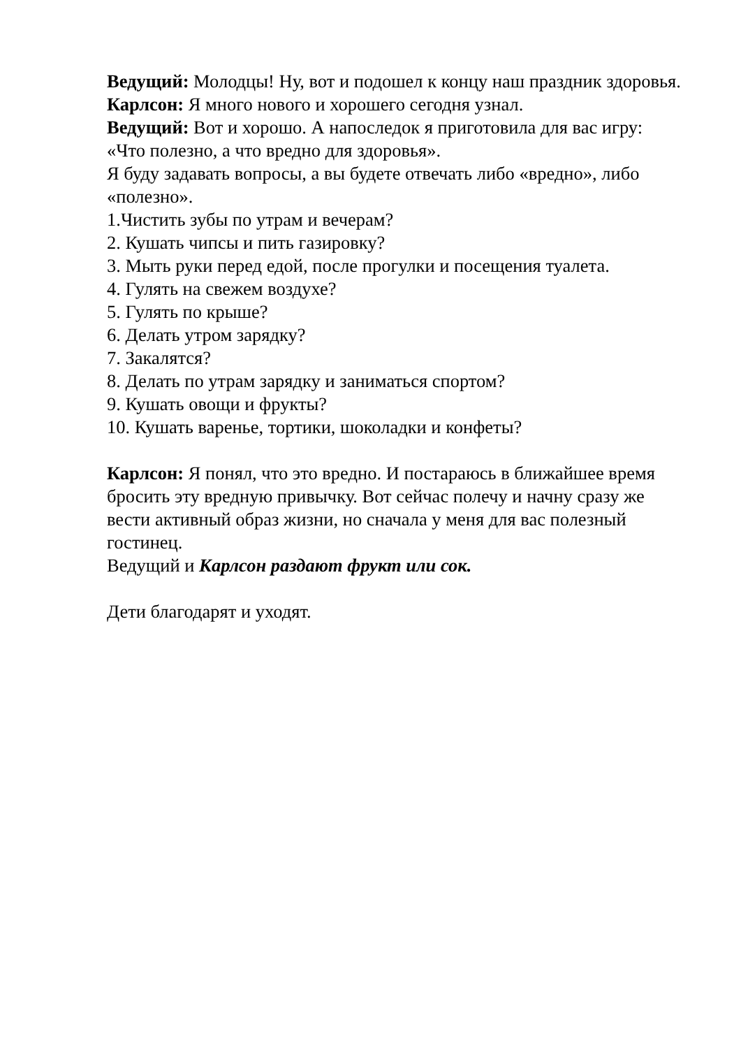Ведущий: Молодцы! Ну, вот и подошел к концу наш праздник здоровья.
Карлсон: Я много нового и хорошего сегодня узнал.
Ведущий: Вот и хорошо. А напоследок я приготовила для вас игру: «Что полезно, а что вредно для здоровья».
Я буду задавать вопросы, а вы будете отвечать либо «вредно», либо «полезно».
1.Чистить зубы по утрам и вечерам?
2. Кушать чипсы и пить газировку?
3. Мыть руки перед едой, после прогулки и посещения туалета.
4. Гулять на свежем воздухе?
5. Гулять по крыше?
6. Делать утром зарядку?
7. Закалятся?
8. Делать по утрам зарядку и заниматься спортом?
9. Кушать овощи и фрукты?
10. Кушать варенье, тортики, шоколадки и конфеты?
Карлсон: Я понял, что это вредно. И постараюсь в ближайшее время бросить эту вредную привычку. Вот сейчас полечу и начну сразу же вести активный образ жизни, но сначала у меня для вас полезный гостинец.
Ведущий и Карлсон раздают фрукт или сок.
Дети благодарят и уходят.